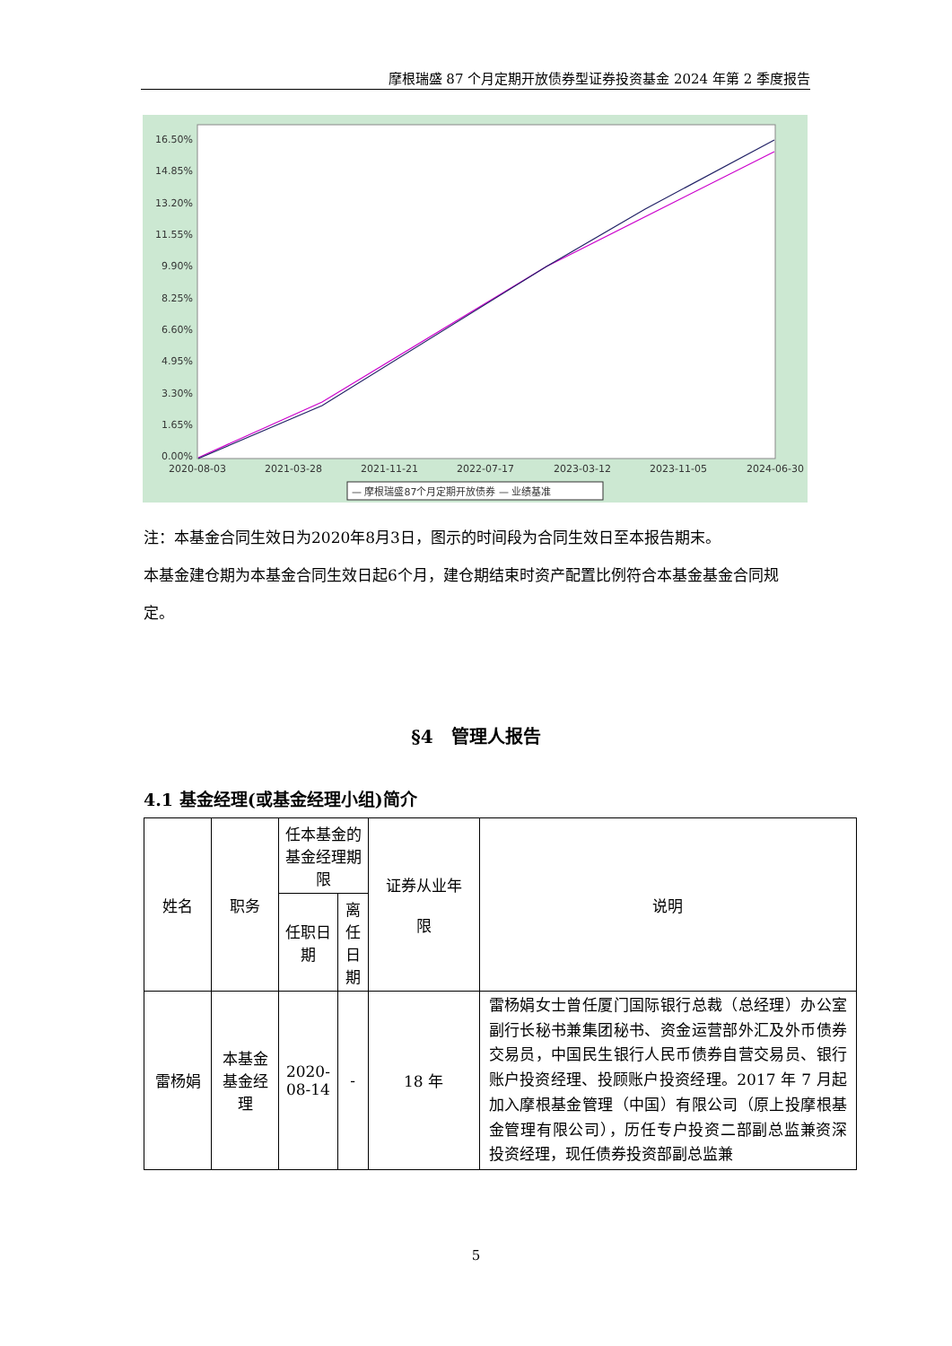摩根瑞盛 87 个月定期开放债券型证券投资基金 2024 年第 2 季度报告
16.50%
14.85%
13.20%
11.55%
9.90%
8.25%
6.60%
4.95%
3.30%
1.65%
0.00%
2020-08-03
2021-03-28
2021-11-21
2022-07-17
2023-03-12
2023-11-05
2024-06-30
— 摩根瑞盛87个月定期开放债券 — 业绩基准
注：本基金合同生效日为2020年8月3日，图示的时间段为合同生效日至本报告期末。
本基金建仓期为本基金合同生效日起6个月，建仓期结束时资产配置比例符合本基金基金合同规定。
§4　管理人报告
4.1 基金经理(或基金经理小组)简介
| 姓名 | 职务 | 任本基金的基金经理期限 | | 证券从业年 限 | 说明 |
| --- | --- | --- | --- | --- | --- |
| | | 任职日期 | 离任日期 | | |
| 雷杨娟 | 本基金基金经理 | 2020-08-14 | - | 18 年 | 雷杨娟女士曾任厦门国际银行总裁（总经理）办公室副行长秘书兼集团秘书、资金运营部外汇及外币债券交易员，中国民生银行人民币债券自营交易员、银行账户投资经理、投顾账户投资经理。2017 年 7 月起加入摩根基金管理（中国）有限公司（原上投摩根基金管理有限公司），历任专户投资二部副总监兼资深投资经理，现任债券投资部副总监兼 |
5